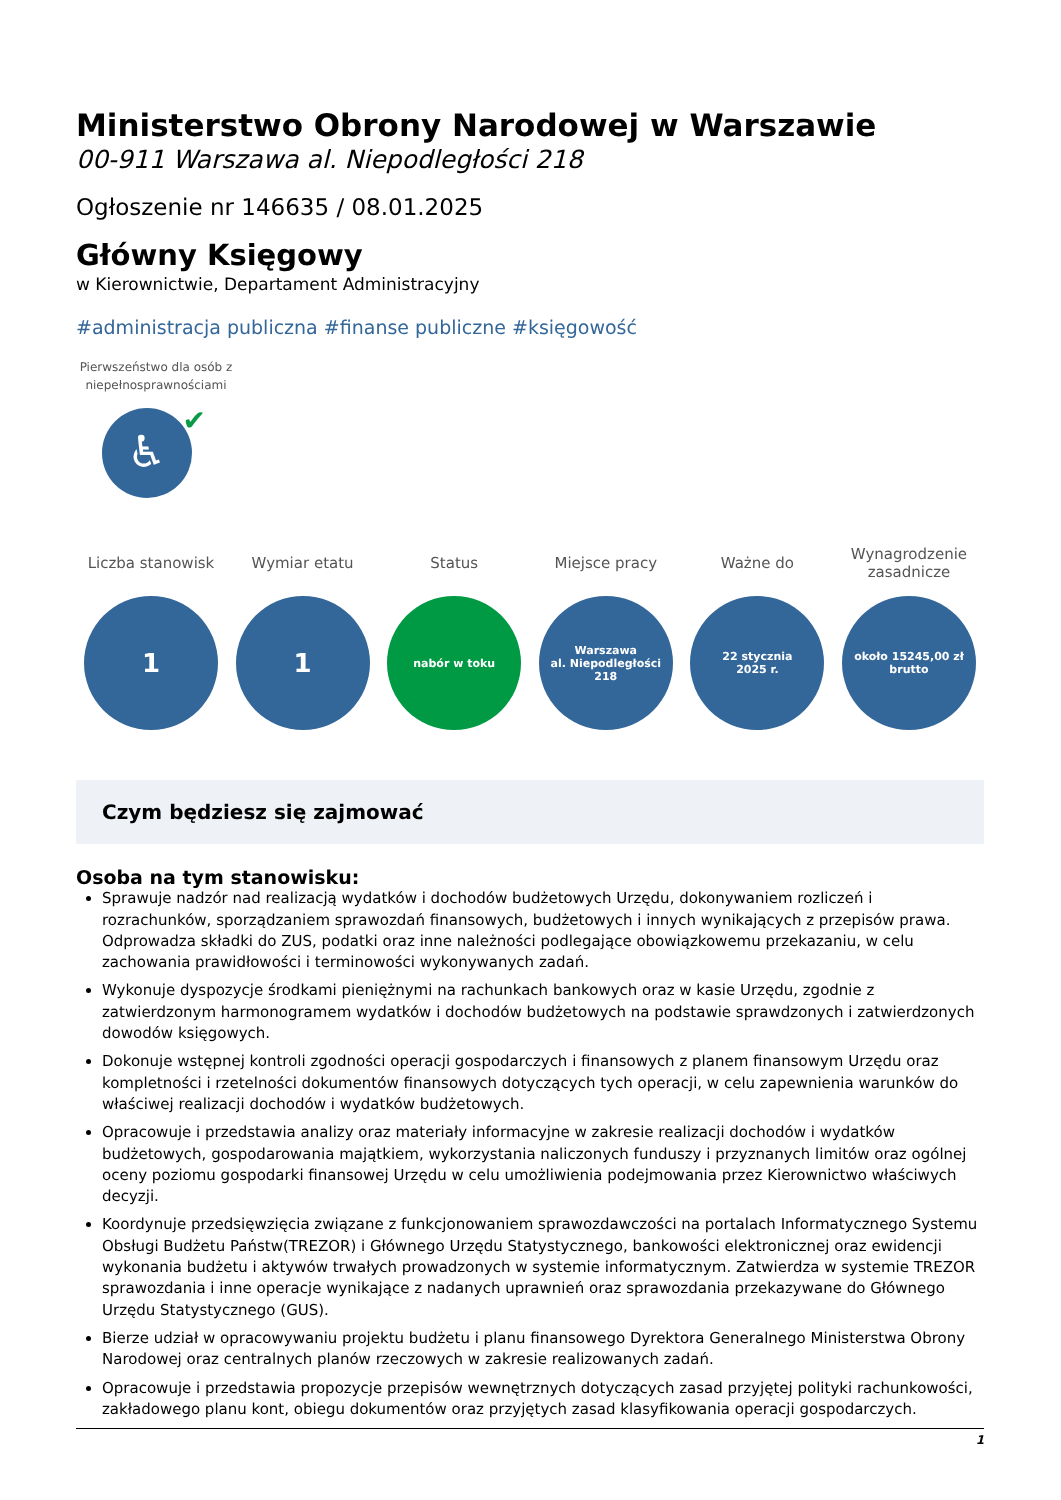Ministerstwo Obrony Narodowej w Warszawie
00-911 Warszawa al. Niepodległości 218
Ogłoszenie nr 146635 / 08.01.2025
Główny Księgowy
w Kierownictwie, Departament Administracyjny
#administracja publiczna #finanse publiczne #księgowość
Pierwszeństwo dla osób z niepełnosprawnościami
♿
✔
Liczba stanowisk
1
Wymiar etatu
1
Status
nabór w toku
Miejsce pracy
Warszawa
al. Niepodległości
218
Ważne do
22 stycznia
2025 r.
Wynagrodzenie zasadnicze
około 15245,00 zł
brutto
Czym będziesz się zajmować
Osoba na tym stanowisku:
Sprawuje nadzór nad realizacją wydatków i dochodów budżetowych Urzędu, dokonywaniem rozliczeń i rozrachunków, sporządzaniem sprawozdań finansowych, budżetowych i innych wynikających z przepisów prawa. Odprowadza składki do ZUS, podatki oraz inne należności podlegające obowiązkowemu przekazaniu, w celu zachowania prawidłowości i terminowości wykonywanych zadań.
Wykonuje dyspozycje środkami pieniężnymi na rachunkach bankowych oraz w kasie Urzędu, zgodnie z zatwierdzonym harmonogramem wydatków i dochodów budżetowych na podstawie sprawdzonych i zatwierdzonych dowodów księgowych.
Dokonuje wstępnej kontroli zgodności operacji gospodarczych i finansowych z planem finansowym Urzędu oraz kompletności i rzetelności dokumentów finansowych dotyczących tych operacji, w celu zapewnienia warunków do właściwej realizacji dochodów i wydatków budżetowych.
Opracowuje i przedstawia analizy oraz materiały informacyjne w zakresie realizacji dochodów i wydatków budżetowych, gospodarowania majątkiem, wykorzystania naliczonych funduszy i przyznanych limitów oraz ogólnej oceny poziomu gospodarki finansowej Urzędu w celu umożliwienia podejmowania przez Kierownictwo właściwych decyzji.
Koordynuje przedsięwzięcia związane z funkcjonowaniem sprawozdawczości na portalach Informatycznego Systemu Obsługi Budżetu Państw(TREZOR) i Głównego Urzędu Statystycznego, bankowości elektronicznej oraz ewidencji wykonania budżetu i aktywów trwałych prowadzonych w systemie informatycznym. Zatwierdza w systemie TREZOR sprawozdania i inne operacje wynikające z nadanych uprawnień oraz sprawozdania przekazywane do Głównego Urzędu Statystycznego (GUS).
Bierze udział w opracowywaniu projektu budżetu i planu finansowego Dyrektora Generalnego Ministerstwa Obrony Narodowej oraz centralnych planów rzeczowych w zakresie realizowanych zadań.
Opracowuje i przedstawia propozycje przepisów wewnętrznych dotyczących zasad przyjętej polityki rachunkowości, zakładowego planu kont, obiegu dokumentów oraz przyjętych zasad klasyfikowania operacji gospodarczych.
1